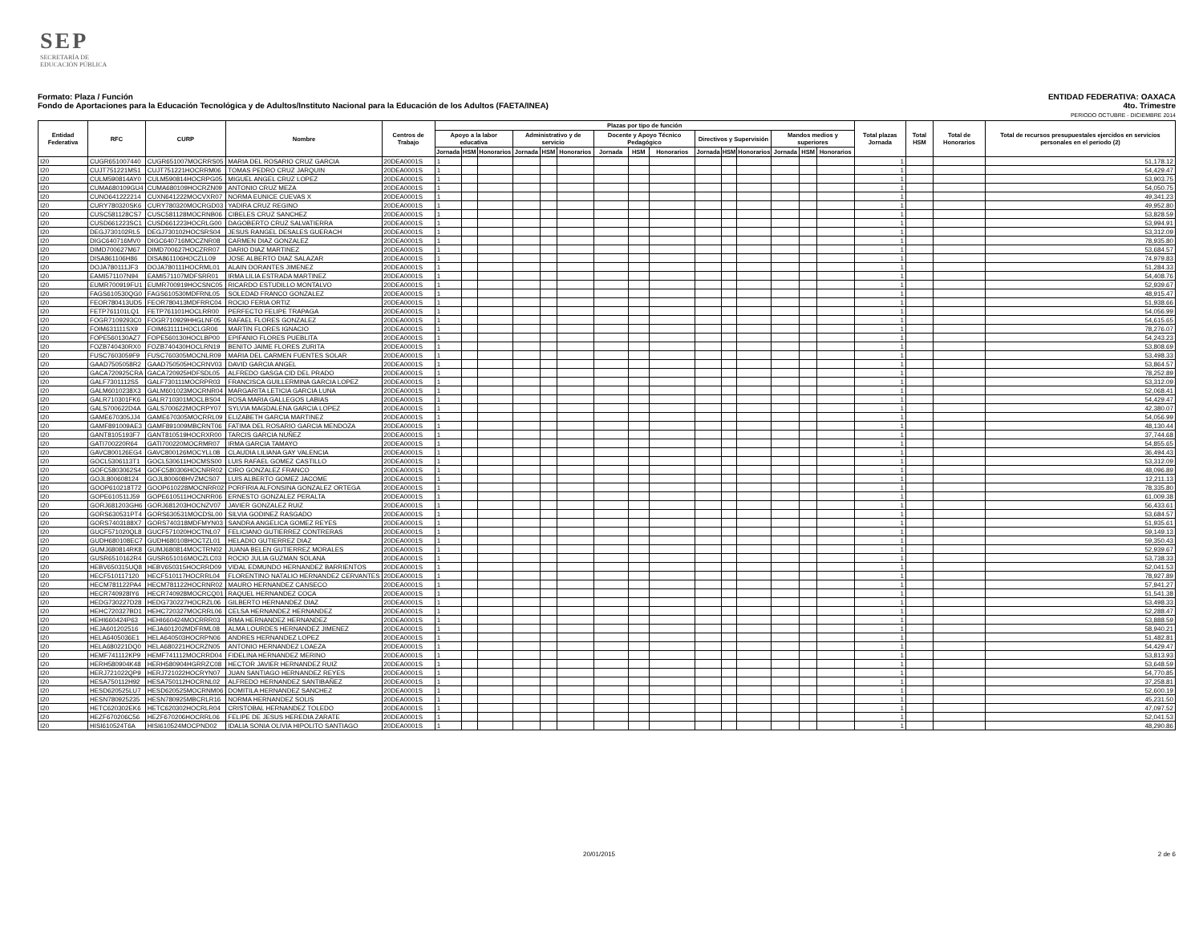SEP
SECRETARÍA DE
EDUCACIÓN PÚBLICA
Formato: Plaza / Función
Fondo de Aportaciones para la Educación Tecnológica y de Adultos/Instituto Nacional para la Educación de los Adultos (FAETA/INEA)
ENTIDAD FEDERATIVA: OAXACA
4to. Trimestre
PERIODO OCTUBRE - DICIEMBRE 2014
| Entidad Federativa | RFC | CURP | Nombre | Centros de Trabajo | Plazas por tipo de función | | | | | | | | | | | | | | | Total plazas Jornada | Total HSM | Total de Honorarios | Total de recursos presupuestales ejercidos en servicios personales en el periodo (2) |
| --- | --- | --- | --- | --- | --- | --- | --- | --- | --- | --- | --- | --- | --- | --- | --- | --- | --- | --- | --- | --- | --- | --- | --- |
| | | | | | Apoyo a la labor educativa | | | Administrativo y de servicio | | | Docente y Apoyo Técnico Pedagógico | | | Directivos y Supervisión | | | Mandos medios y superiores | | | | | | |
| | | | | | Jornada | HSM | Honorarios | Jornada | HSM | Honorarios | Jornada | HSM | Honorarios | Jornada | HSM | Honorarios | Jornada | HSM | Honorarios | | | | |
| I20 | CUGR651007440 | CUGR651007MOCRRS05 | MARIA DEL ROSARIO CRUZ GARCIA | 20DEA0001S | 1 | | | | | | | | | | | | | | | 1 | | | 51,178.12 |
| I20 | CUJT751221MS1 | CUJT751221HOCRRM06 | TOMAS PEDRO CRUZ JARQUIN | 20DEA0001S | 1 | | | | | | | | | | | | | | | 1 | | | 54,429.47 |
| I20 | CULM590814AY0 | CULM590814HOCRPG05 | MIGUEL ANGEL CRUZ LOPEZ | 20DEA0001S | 1 | | | | | | | | | | | | | | | 1 | | | 53,903.75 |
| I20 | CUMA680109GU4 | CUMA680109HOCRZN09 | ANTONIO CRUZ MEZA | 20DEA0001S | 1 | | | | | | | | | | | | | | | 1 | | | 54,050.75 |
| I20 | CUNO641222214 | CUXN641222MOCVXR07 | NORMA EUNICE CUEVAS X | 20DEA0001S | 1 | | | | | | | | | | | | | | | 1 | | | 49,341.23 |
| I20 | CURY780320SK6 | CURY780320MOCRGD03 | YADIRA CRUZ REGINO | 20DEA0001S | 1 | | | | | | | | | | | | | | | 1 | | | 49,952.80 |
| I20 | CUSC581128CS7 | CUSC581128MOCRNB06 | CIBELES CRUZ SANCHEZ | 20DEA0001S | 1 | | | | | | | | | | | | | | | 1 | | | 53,828.59 |
| I20 | CUSD661223SC1 | CUSD661223HOCRLG00 | DAGOBERTO CRUZ SALVATIERRA | 20DEA0001S | 1 | | | | | | | | | | | | | | | 1 | | | 53,994.91 |
| I20 | DEGJ730102RL5 | DEGJ730102HOCSRS04 | JESUS RANGEL DESALES GUERACH | 20DEA0001S | 1 | | | | | | | | | | | | | | | 1 | | | 53,312.09 |
| I20 | DIGC640716MV0 | DIGC640716MOCZNR08 | CARMEN DIAZ GONZALEZ | 20DEA0001S | 1 | | | | | | | | | | | | | | | 1 | | | 78,935.80 |
| I20 | DIMD700627M67 | DIMD700627HOCZRR07 | DARIO DIAZ MARTINEZ | 20DEA0001S | 1 | | | | | | | | | | | | | | | 1 | | | 53,684.57 |
| I20 | DISA861106H86 | DISA861106HOCZLL09 | JOSE ALBERTO DIAZ SALAZAR | 20DEA0001S | 1 | | | | | | | | | | | | | | | 1 | | | 74,979.83 |
| I20 | DOJA780111JF3 | DOJA780111HOCRML01 | ALAIN DORANTES JIMENEZ | 20DEA0001S | 1 | | | | | | | | | | | | | | | 1 | | | 51,284.33 |
| I20 | EAMI571107N94 | EAMI571107MDFSRR01 | IRMA LILIA ESTRADA MARTINEZ | 20DEA0001S | 1 | | | | | | | | | | | | | | | 1 | | | 54,408.76 |
| I20 | EUMR700919FU1 | EUMR700919HOCSNC05 | RICARDO ESTUDILLO MONTALVO | 20DEA0001S | 1 | | | | | | | | | | | | | | | 1 | | | 52,939.67 |
| I20 | FAGS610530QG0 | FAGS610530MDFRNL05 | SOLEDAD FRANCO GONZALEZ | 20DEA0001S | 1 | | | | | | | | | | | | | | | 1 | | | 48,915.47 |
| I20 | FEOR780413UD5 | FEOR780413MDFRRC04 | ROCIO FERIA ORTIZ | 20DEA0001S | 1 | | | | | | | | | | | | | | | 1 | | | 51,938.66 |
| I20 | FETP761101LQ1 | FETP761101HOCLRR00 | PERFECTO FELIPE TRAPAGA | 20DEA0001S | 1 | | | | | | | | | | | | | | | 1 | | | 54,056.99 |
| I20 | FOGR7109293C0 | FOGR710929HHGLNF05 | RAFAEL FLORES GONZALEZ | 20DEA0001S | 1 | | | | | | | | | | | | | | | 1 | | | 54,615.65 |
| I20 | FOIM631111SX9 | FOIM631111HOCLGR06 | MARTIN FLORES IGNACIO | 20DEA0001S | 1 | | | | | | | | | | | | | | | 1 | | | 78,276.07 |
| I20 | FOPE560130AZ7 | FOPE560130HOCLBP00 | EPIFANIO FLORES PUEBLITA | 20DEA0001S | 1 | | | | | | | | | | | | | | | 1 | | | 54,243.23 |
| I20 | FOZB740430RX0 | FOZB740430HOCLRN19 | BENITO JAIME FLORES ZURITA | 20DEA0001S | 1 | | | | | | | | | | | | | | | 1 | | | 53,808.69 |
| I20 | FUSC7603059F9 | FUSC760305MOCNLR09 | MARIA DEL CARMEN FUENTES SOLAR | 20DEA0001S | 1 | | | | | | | | | | | | | | | 1 | | | 53,498.33 |
| I20 | GAAD7505058R2 | GAAD750505HOCRNV03 | DAVID GARCIA ANGEL | 20DEA0001S | 1 | | | | | | | | | | | | | | | 1 | | | 53,864.57 |
| I20 | GACA720925CRA | GACA720925HDFSDL05 | ALFREDO GASGA CID DEL PRADO | 20DEA0001S | 1 | | | | | | | | | | | | | | | 1 | | | 78,252.89 |
| I20 | GALF7301112S5 | GALF730111MOCRPR03 | FRANCISCA GUILLERMINA GARCIA LOPEZ | 20DEA0001S | 1 | | | | | | | | | | | | | | | 1 | | | 53,312.09 |
| I20 | GALM6010238X3 | GALM601023MOCRNR04 | MARGARITA LETICIA GARCIA LUNA | 20DEA0001S | 1 | | | | | | | | | | | | | | | 1 | | | 52,068.41 |
| I20 | GALR710301FK6 | GALR710301MOCLBS04 | ROSA MARIA GALLEGOS LABIAS | 20DEA0001S | 1 | | | | | | | | | | | | | | | 1 | | | 54,429.47 |
| I20 | GALS700622D4A | GALS700622MOCRPY07 | SYLVIA MAGDALENA GARCIA LOPEZ | 20DEA0001S | 1 | | | | | | | | | | | | | | | 1 | | | 42,380.07 |
| I20 | GAME670305JJ4 | GAME670305MOCRRL09 | ELIZABETH GARCIA MARTINEZ | 20DEA0001S | 1 | | | | | | | | | | | | | | | 1 | | | 54,056.99 |
| I20 | GAMF891009AE3 | GAMF891009MBCRNT06 | FATIMA DEL ROSARIO GARCIA MENDOZA | 20DEA0001S | 1 | | | | | | | | | | | | | | | 1 | | | 48,130.44 |
| I20 | GANT8105193F7 | GANT810519HOCRXR00 | TARCIS GARCIA NUÑEZ | 20DEA0001S | 1 | | | | | | | | | | | | | | | 1 | | | 37,744.68 |
| I20 | GATI700220R64 | GATI700220MOCRMR07 | IRMA GARCIA TAMAYO | 20DEA0001S | 1 | | | | | | | | | | | | | | | 1 | | | 54,855.65 |
| I20 | GAVC800126EG4 | GAVC800126MOCYLL08 | CLAUDIA LILIANA GAY VALENCIA | 20DEA0001S | 1 | | | | | | | | | | | | | | | 1 | | | 36,494.43 |
| I20 | GOCL5306113T1 | GOCL530611HOCMSS00 | LUIS RAFAEL GOMEZ CASTILLO | 20DEA0001S | 1 | | | | | | | | | | | | | | | 1 | | | 53,312.09 |
| I20 | GOFC5803062S4 | GOFC580306HOCNRR02 | CIRO GONZALEZ FRANCO | 20DEA0001S | 1 | | | | | | | | | | | | | | | 1 | | | 48,096.89 |
| I20 | GOJL800608124 | GOJL800608HVZMCS07 | LUIS ALBERTO GOMEZ JACOME | 20DEA0001S | 1 | | | | | | | | | | | | | | | 1 | | | 12,211.13 |
| I20 | GOOP610218T72 | GOOP610228MOCNRR02 | PORFIRIA ALFONSINA GONZALEZ ORTEGA | 20DEA0001S | 1 | | | | | | | | | | | | | | | 1 | | | 78,335.80 |
| I20 | GOPE610511J59 | GOPE610511HOCNRR06 | ERNESTO GONZALEZ PERALTA | 20DEA0001S | 1 | | | | | | | | | | | | | | | 1 | | | 61,009.38 |
| I20 | GORJ681203GH6 | GORJ681203HOCNZV07 | JAVIER GONZALEZ RUIZ | 20DEA0001S | 1 | | | | | | | | | | | | | | | 1 | | | 56,433.61 |
| I20 | GORS630531PT4 | GORS630531MOCDSL00 | SILVIA GODINEZ RASGADO | 20DEA0001S | 1 | | | | | | | | | | | | | | | 1 | | | 53,684.57 |
| I20 | GORS7403188X7 | GORS740318MDFMYN03 | SANDRA ANGELICA GOMEZ REYES | 20DEA0001S | 1 | | | | | | | | | | | | | | | 1 | | | 51,935.61 |
| I20 | GUCF571020QL8 | GUCF571020HOCTNL07 | FELICIANO GUTIERREZ CONTRERAS | 20DEA0001S | 1 | | | | | | | | | | | | | | | 1 | | | 59,149.13 |
| I20 | GUDH680108EC7 | GUDH680108HOCTZL01 | HELADIO GUTIERREZ DIAZ | 20DEA0001S | 1 | | | | | | | | | | | | | | | 1 | | | 59,350.43 |
| I20 | GUMJ680814RK8 | GUMJ680814MOCTRN02 | JUANA BELEN GUTIERREZ MORALES | 20DEA0001S | 1 | | | | | | | | | | | | | | | 1 | | | 52,939.67 |
| I20 | GUSR6510162R4 | GUSR651016MOCZLC03 | ROCIO JULIA GUZMAN SOLANA | 20DEA0001S | 1 | | | | | | | | | | | | | | | 1 | | | 53,738.33 |
| I20 | HEBV650315UQ8 | HEBV650315HOCRRD09 | VIDAL EDMUNDO HERNANDEZ BARRIENTOS | 20DEA0001S | 1 | | | | | | | | | | | | | | | 1 | | | 52,041.53 |
| I20 | HECF510117120 | HECF510117HOCRRL04 | FLORENTINO NATALIO HERNANDEZ CERVANTES | 20DEA0001S | 1 | | | | | | | | | | | | | | | 1 | | | 78,927.89 |
| I20 | HECM781122PA4 | HECM781122HOCRNR02 | MAURO HERNANDEZ CANSECO | 20DEA0001S | 1 | | | | | | | | | | | | | | | 1 | | | 57,941.27 |
| I20 | HECR740928IY6 | HECR740928MOCRCQ01 | RAQUEL HERNANDEZ COCA | 20DEA0001S | 1 | | | | | | | | | | | | | | | 1 | | | 51,541.38 |
| I20 | HEDG730227D28 | HEDG730227HOCRZL06 | GILBERTO HERNANDEZ DIAZ | 20DEA0001S | 1 | | | | | | | | | | | | | | | 1 | | | 53,498.33 |
| I20 | HEHC720327BD1 | HEHC720327MOCRRL06 | CELSA HERNANDEZ HERNANDEZ | 20DEA0001S | 1 | | | | | | | | | | | | | | | 1 | | | 52,288.47 |
| I20 | HEHI660424P63 | HEHI660424MOCRRR03 | IRMA HERNANDEZ HERNANDEZ | 20DEA0001S | 1 | | | | | | | | | | | | | | | 1 | | | 53,888.59 |
| I20 | HEJA601202516 | HEJA601202MDFRML08 | ALMA LOURDES HERNANDEZ JIMENEZ | 20DEA0001S | 1 | | | | | | | | | | | | | | | 1 | | | 58,940.21 |
| I20 | HELA6405036E1 | HELA640503HOCRPN06 | ANDRES HERNANDEZ LOPEZ | 20DEA0001S | 1 | | | | | | | | | | | | | | | 1 | | | 51,482.81 |
| I20 | HELA680221DQ0 | HELA680221HOCRZN05 | ANTONIO HERNANDEZ LOAEZA | 20DEA0001S | 1 | | | | | | | | | | | | | | | 1 | | | 54,429.47 |
| I20 | HEMF741112KP9 | HEMF741112MOCRRD04 | FIDELINA HERNANDEZ MERINO | 20DEA0001S | 1 | | | | | | | | | | | | | | | 1 | | | 53,813.93 |
| I20 | HERH580904K48 | HERH580904HGRRZC08 | HECTOR JAVIER HERNANDEZ RUIZ | 20DEA0001S | 1 | | | | | | | | | | | | | | | 1 | | | 53,648.59 |
| I20 | HERJ721022QP9 | HERJ721022HOCRYN07 | JUAN SANTIAGO HERNANDEZ REYES | 20DEA0001S | 1 | | | | | | | | | | | | | | | 1 | | | 54,770.85 |
| I20 | HESA750112H92 | HESA750112HOCRNL02 | ALFREDO HERNANDEZ SANTIBAÑEZ | 20DEA0001S | 1 | | | | | | | | | | | | | | | 1 | | | 37,258.81 |
| I20 | HESD620525LU7 | HESD620525MOCRNM06 | DOMITILA HERNANDEZ SANCHEZ | 20DEA0001S | 1 | | | | | | | | | | | | | | | 1 | | | 52,600.19 |
| I20 | HESN780925235 | HESN780925MBCRLR16 | NORMA HERNANDEZ SOLIS | 20DEA0001S | 1 | | | | | | | | | | | | | | | 1 | | | 45,231.50 |
| I20 | HETC620302EK6 | HETC620302HOCRLR04 | CRISTOBAL HERNANDEZ TOLEDO | 20DEA0001S | 1 | | | | | | | | | | | | | | | 1 | | | 47,097.52 |
| I20 | HEZF670206C56 | HEZF670206HOCRRL06 | FELIPE DE JESUS HEREDIA ZARATE | 20DEA0001S | 1 | | | | | | | | | | | | | | | 1 | | | 52,041.53 |
| I20 | HISI610524T6A | HISI610524MOCPND02 | IDALIA SONIA OLIVIA HIPOLITO SANTIAGO | 20DEA0001S | 1 | | | | | | | | | | | | | | | 1 | | | 48,290.86 |
20/01/2015 2 de 6